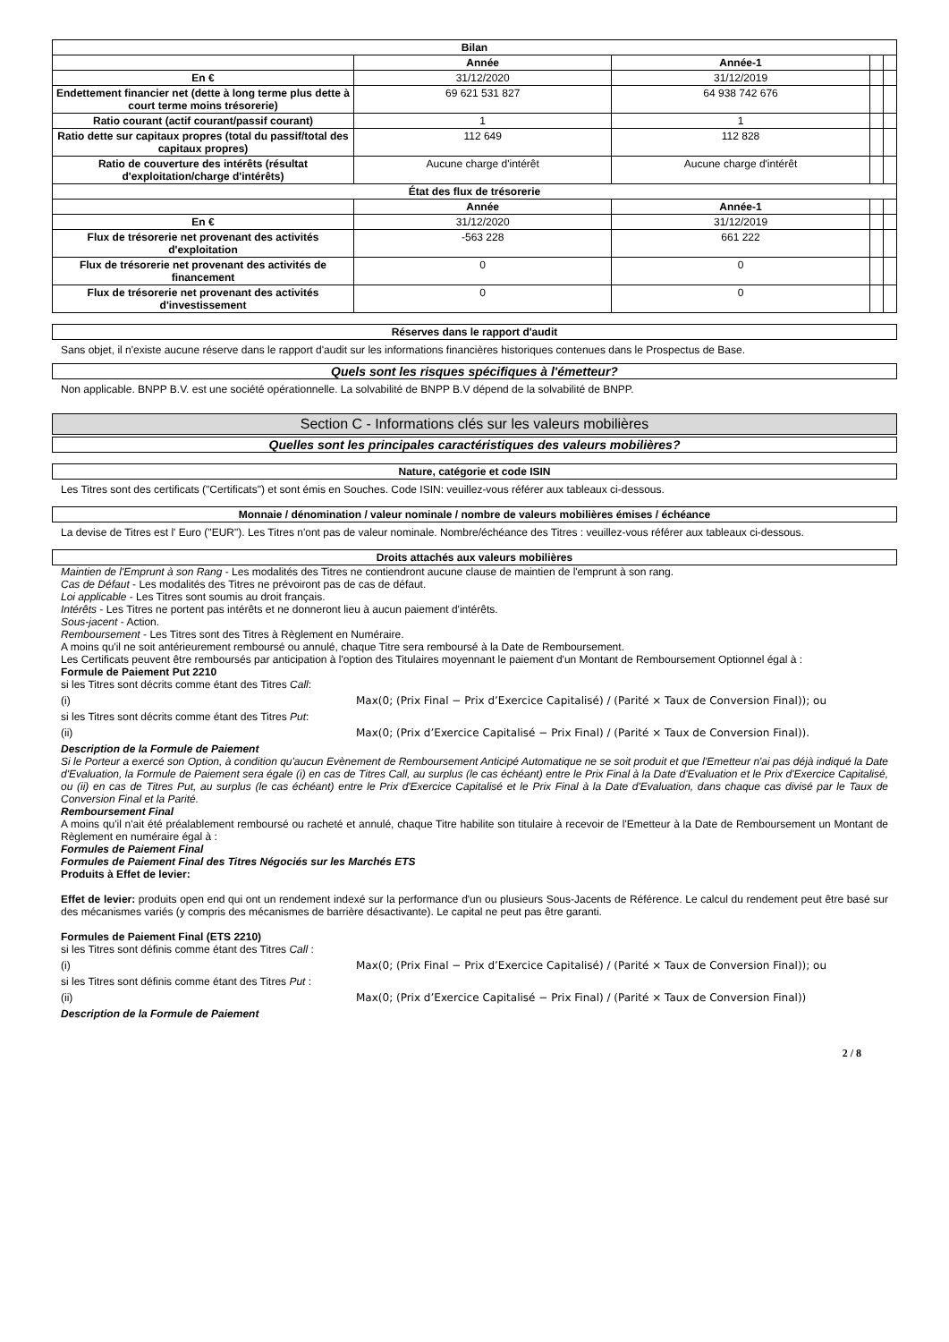| Bilan | | | | |
| --- | --- | --- | --- | --- |
| | Année | Année-1 | | |
| En € | 31/12/2020 | 31/12/2019 | | |
| Endettement financier net (dette à long terme plus dette à court terme moins trésorerie) | 69 621 531 827 | 64 938 742 676 | | |
| Ratio courant (actif courant/passif courant) | 1 | 1 | | |
| Ratio dette sur capitaux propres (total du passif/total des capitaux propres) | 112 649 | 112 828 | | |
| Ratio de couverture des intérêts (résultat d'exploitation/charge d'intérêts) | Aucune charge d'intérêt | Aucune charge d'intérêt | | |
| État des flux de trésorerie | | | | |
| | Année | Année-1 | | |
| En € | 31/12/2020 | 31/12/2019 | | |
| Flux de trésorerie net provenant des activités d'exploitation | -563 228 | 661 222 | | |
| Flux de trésorerie net provenant des activités de financement | 0 | 0 | | |
| Flux de trésorerie net provenant des activités d'investissement | 0 | 0 | | |
Réserves dans le rapport d'audit
Sans objet, il n'existe aucune réserve dans le rapport d'audit sur les informations financières historiques contenues dans le Prospectus de Base.
Quels sont les risques spécifiques à l'émetteur?
Non applicable. BNPP B.V. est une société opérationnelle. La solvabilité de BNPP B.V dépend de la solvabilité de BNPP.
Section C - Informations clés sur les valeurs mobilières
Quelles sont les principales caractéristiques des valeurs mobilières?
Nature, catégorie et code ISIN
Les Titres sont des certificats ("Certificats") et sont émis en Souches. Code ISIN: veuillez-vous référer aux tableaux ci-dessous.
Monnaie / dénomination / valeur nominale / nombre de valeurs mobilières émises / échéance
La devise de Titres est l' Euro ("EUR"). Les Titres n'ont pas de valeur nominale. Nombre/échéance des Titres : veuillez-vous référer aux tableaux ci-dessous.
Droits attachés aux valeurs mobilières
Maintien de l'Emprunt à son Rang - Les modalités des Titres ne contiendront aucune clause de maintien de l'emprunt à son rang.
Cas de Défaut - Les modalités des Titres ne prévoiront pas de cas de défaut.
Loi applicable - Les Titres sont soumis au droit français.
Intérêts - Les Titres ne portent pas intérêts et ne donneront lieu à aucun paiement d'intérêts.
Sous-jacent - Action.
Remboursement - Les Titres sont des Titres à Règlement en Numéraire.
A moins qu'il ne soit antérieurement remboursé ou annulé, chaque Titre sera remboursé à la Date de Remboursement.
Les Certificats peuvent être remboursés par anticipation à l'option des Titulaires moyennant le paiement d'un Montant de Remboursement Optionnel égal à :
Formule de Paiement Put 2210
si les Titres sont décrits comme étant des Titres Call:
(i) Max(0; (Prix Final − Prix d’Exercice Capitalisé) / (Parité × Taux de Conversion Final)); ou
si les Titres sont décrits comme étant des Titres Put:
(ii) Max(0; (Prix d’Exercice Capitalisé − Prix Final) / (Parité × Taux de Conversion Final)).
Description de la Formule de Paiement
Si le Porteur a exercé son Option, à condition qu'aucun Evènement de Remboursement Anticipé Automatique ne se soit produit et que l'Emetteur n'ai pas déjà indiqué la Date d'Evaluation, la Formule de Paiement sera égale (i) en cas de Titres Call, au surplus (le cas échéant) entre le Prix Final à la Date d'Evaluation et le Prix d'Exercice Capitalisé, ou (ii) en cas de Titres Put, au surplus (le cas échéant) entre le Prix d'Exercice Capitalisé et le Prix Final à la Date d'Evaluation, dans chaque cas divisé par le Taux de Conversion Final et la Parité.
Remboursement Final
A moins qu'il n'ait été préalablement remboursé ou racheté et annulé, chaque Titre habilite son titulaire à recevoir de l'Emetteur à la Date de Remboursement un Montant de Règlement en numéraire égal à :
Formules de Paiement Final
Formules de Paiement Final des Titres Négociés sur les Marchés ETS
Produits à Effet de levier:
Effet de levier: produits open end qui ont un rendement indexé sur la performance d'un ou plusieurs Sous-Jacents de Référence. Le calcul du rendement peut être basé sur des mécanismes variés (y compris des mécanismes de barrière désactivante). Le capital ne peut pas être garanti.
Formules de Paiement Final (ETS 2210)
si les Titres sont définis comme étant des Titres Call :
(i) Max(0; (Prix Final − Prix d’Exercice Capitalisé) / (Parité × Taux de Conversion Final)); ou
si les Titres sont définis comme étant des Titres Put :
(ii) Max(0; (Prix d’Exercice Capitalisé − Prix Final) / (Parité × Taux de Conversion Final))
Description de la Formule de Paiement
2 / 8